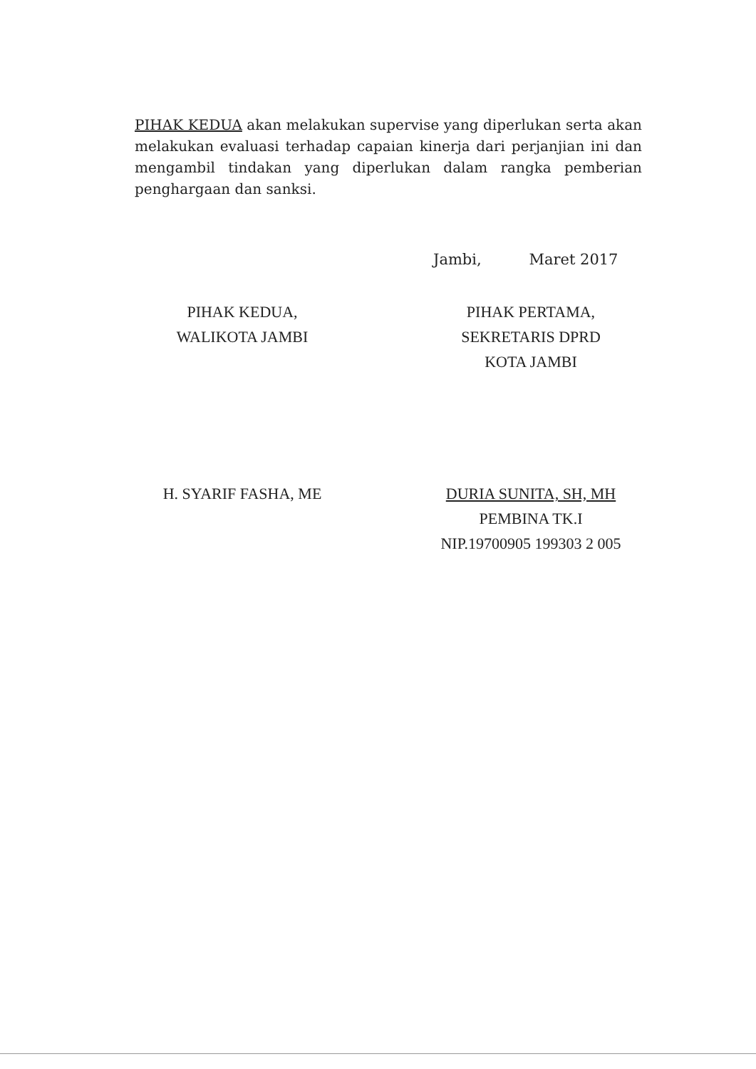PIHAK KEDUA akan melakukan supervise yang diperlukan serta akan melakukan evaluasi terhadap capaian kinerja dari perjanjian ini dan mengambil tindakan yang diperlukan dalam rangka pemberian penghargaan dan sanksi.
Jambi, Maret 2017
PIHAK KEDUA,
WALIKOTA JAMBI
H. SYARIF FASHA, ME
PIHAK PERTAMA,
SEKRETARIS DPRD
KOTA JAMBI
DURIA SUNITA, SH, MH
PEMBINA TK.I
NIP.19700905 199303 2 005